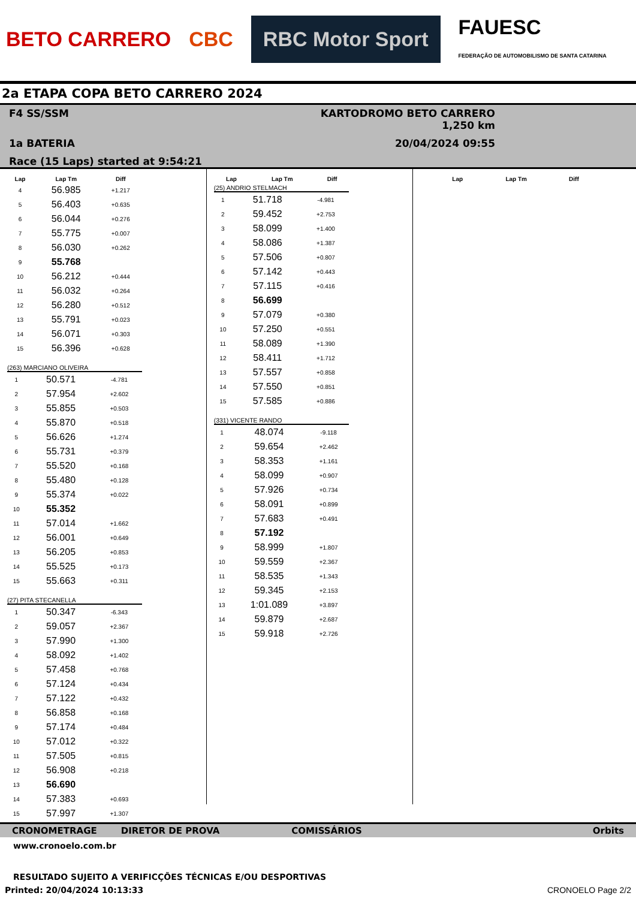BETO CARRERO CBC RBC Motor Sport FAUESC
FEDERAÇÃO DE AUTOMOBILISMO DE SANTA CATARINA
2a ETAPA COPA BETO CARRERO 2024
F4 SS/SSM
KARTODROMO BETO CARRERO 1,250 km
1a BATERIA
20/04/2024 09:55
Race (15 Laps) started at 9:54:21
| Lap | Lap Tm | Diff |
| --- | --- | --- |
| 4 | 56.985 | +1.217 |
| 5 | 56.403 | +0.635 |
| 6 | 56.044 | +0.276 |
| 7 | 55.775 | +0.007 |
| 8 | 56.030 | +0.262 |
| 9 | 55.768 | |
| 10 | 56.212 | +0.444 |
| 11 | 56.032 | +0.264 |
| 12 | 56.280 | +0.512 |
| 13 | 55.791 | +0.023 |
| 14 | 56.071 | +0.303 |
| 15 | 56.396 | +0.628 |
(263) MARCIANO OLIVEIRA
| 1 | 50.571 | -4.781 |
| 2 | 57.954 | +2.602 |
| 3 | 55.855 | +0.503 |
| 4 | 55.870 | +0.518 |
| 5 | 56.626 | +1.274 |
| 6 | 55.731 | +0.379 |
| 7 | 55.520 | +0.168 |
| 8 | 55.480 | +0.128 |
| 9 | 55.374 | +0.022 |
| 10 | 55.352 | |
| 11 | 57.014 | +1.662 |
| 12 | 56.001 | +0.649 |
| 13 | 56.205 | +0.853 |
| 14 | 55.525 | +0.173 |
| 15 | 55.663 | +0.311 |
(27) PITA STECANELLA
| 1 | 50.347 | -6.343 |
| 2 | 59.057 | +2.367 |
| 3 | 57.990 | +1.300 |
| 4 | 58.092 | +1.402 |
| 5 | 57.458 | +0.768 |
| 6 | 57.124 | +0.434 |
| 7 | 57.122 | +0.432 |
| 8 | 56.858 | +0.168 |
| 9 | 57.174 | +0.484 |
| 10 | 57.012 | +0.322 |
| 11 | 57.505 | +0.815 |
| 12 | 56.908 | +0.218 |
| 13 | 56.690 | |
| 14 | 57.383 | +0.693 |
| 15 | 57.997 | +1.307 |
| Lap | Lap Tm | Diff |
| --- | --- | --- |
(25) ANDRIO STELMACH
| 1 | 51.718 | -4.981 |
| 2 | 59.452 | +2.753 |
| 3 | 58.099 | +1.400 |
| 4 | 58.086 | +1.387 |
| 5 | 57.506 | +0.807 |
| 6 | 57.142 | +0.443 |
| 7 | 57.115 | +0.416 |
| 8 | 56.699 | |
| 9 | 57.079 | +0.380 |
| 10 | 57.250 | +0.551 |
| 11 | 58.089 | +1.390 |
| 12 | 58.411 | +1.712 |
| 13 | 57.557 | +0.858 |
| 14 | 57.550 | +0.851 |
| 15 | 57.585 | +0.886 |
(331) VICENTE RANDO
| 1 | 48.074 | -9.118 |
| 2 | 59.654 | +2.462 |
| 3 | 58.353 | +1.161 |
| 4 | 58.099 | +0.907 |
| 5 | 57.926 | +0.734 |
| 6 | 58.091 | +0.899 |
| 7 | 57.683 | +0.491 |
| 8 | 57.192 | |
| 9 | 58.999 | +1.807 |
| 10 | 59.559 | +2.367 |
| 11 | 58.535 | +1.343 |
| 12 | 59.345 | +2.153 |
| 13 | 1:01.089 | +3.897 |
| 14 | 59.879 | +2.687 |
| 15 | 59.918 | +2.726 |
| Lap | Lap Tm | Diff |
| --- | --- | --- |
CRONOMETRAGE DIRETOR DE PROVA COMISSÁRIOS Orbits
www.cronoelo.com.br
RESULTADO SUJEITO A VERIFICÇÕES TÉCNICAS E/OU DESPORTIVAS
Printed: 20/04/2024 10:13:33 CRONOELO Page 2/2